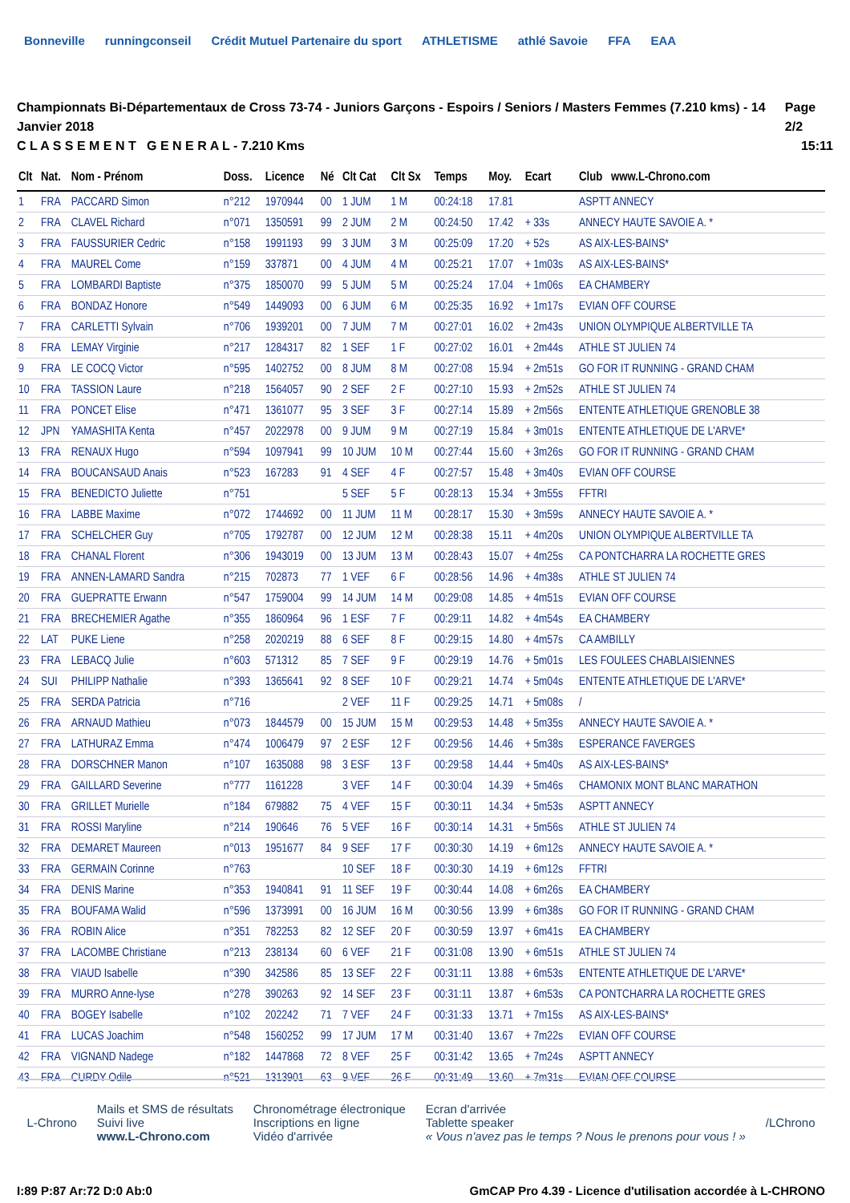Bonneville runningconseil Crédit Mutuel Partenaire du sport ATHLETISME athlé Savoie FFA EAA
Championnats Bi-Départementaux de Cross 73-74 - Juniors Garçons - Espoirs / Seniors / Masters Femmes (7.210 kms) - 14 Janvier 2018 Page 2/2
C L A S S E M E N T G E N E R A L - 7.210 Kms 15:11
| Clt | Nat. | Nom - Prénom | Doss. | Licence | Né | Clt Cat | Clt Sx | Temps | Moy. | Ecart | Club www.L-Chrono.com |
| --- | --- | --- | --- | --- | --- | --- | --- | --- | --- | --- | --- |
| 1 | FRA | PACCARD Simon | n°212 | 1970944 | 00 | 1 JUM | 1 M | 00:24:18 | 17.81 | | ASPTT ANNECY |
| 2 | FRA | CLAVEL Richard | n°071 | 1350591 | 99 | 2 JUM | 2 M | 00:24:50 | 17.42 | + 33s | ANNECY HAUTE SAVOIE A. * |
| 3 | FRA | FAUSSURIER Cedric | n°158 | 1991193 | 99 | 3 JUM | 3 M | 00:25:09 | 17.20 | + 52s | AS AIX-LES-BAINS* |
| 4 | FRA | MAUREL Come | n°159 | 337871 | 00 | 4 JUM | 4 M | 00:25:21 | 17.07 | + 1m03s | AS AIX-LES-BAINS* |
| 5 | FRA | LOMBARDI Baptiste | n°375 | 1850070 | 99 | 5 JUM | 5 M | 00:25:24 | 17.04 | + 1m06s | EA CHAMBERY |
| 6 | FRA | BONDAZ Honore | n°549 | 1449093 | 00 | 6 JUM | 6 M | 00:25:35 | 16.92 | + 1m17s | EVIAN OFF COURSE |
| 7 | FRA | CARLETTI Sylvain | n°706 | 1939201 | 00 | 7 JUM | 7 M | 00:27:01 | 16.02 | + 2m43s | UNION OLYMPIQUE ALBERTVILLE TA |
| 8 | FRA | LEMAY Virginie | n°217 | 1284317 | 82 | 1 SEF | 1 F | 00:27:02 | 16.01 | + 2m44s | ATHLE ST JULIEN 74 |
| 9 | FRA | LE COCQ Victor | n°595 | 1402752 | 00 | 8 JUM | 8 M | 00:27:08 | 15.94 | + 2m51s | GO FOR IT RUNNING - GRAND CHAM |
| 10 | FRA | TASSION Laure | n°218 | 1564057 | 90 | 2 SEF | 2 F | 00:27:10 | 15.93 | + 2m52s | ATHLE ST JULIEN 74 |
| 11 | FRA | PONCET Elise | n°471 | 1361077 | 95 | 3 SEF | 3 F | 00:27:14 | 15.89 | + 2m56s | ENTENTE ATHLETIQUE GRENOBLE 38 |
| 12 | JPN | YAMASHITA Kenta | n°457 | 2022978 | 00 | 9 JUM | 9 M | 00:27:19 | 15.84 | + 3m01s | ENTENTE ATHLETIQUE DE L'ARVE* |
| 13 | FRA | RENAUX Hugo | n°594 | 1097941 | 99 | 10 JUM | 10 M | 00:27:44 | 15.60 | + 3m26s | GO FOR IT RUNNING - GRAND CHAM |
| 14 | FRA | BOUCANSAUD Anais | n°523 | 167283 | 91 | 4 SEF | 4 F | 00:27:57 | 15.48 | + 3m40s | EVIAN OFF COURSE |
| 15 | FRA | BENEDICTO Juliette | n°751 | | | 5 SEF | 5 F | 00:28:13 | 15.34 | + 3m55s | FFTRI |
| 16 | FRA | LABBE Maxime | n°072 | 1744692 | 00 | 11 JUM | 11 M | 00:28:17 | 15.30 | + 3m59s | ANNECY HAUTE SAVOIE A. * |
| 17 | FRA | SCHELCHER Guy | n°705 | 1792787 | 00 | 12 JUM | 12 M | 00:28:38 | 15.11 | + 4m20s | UNION OLYMPIQUE ALBERTVILLE TA |
| 18 | FRA | CHANAL Florent | n°306 | 1943019 | 00 | 13 JUM | 13 M | 00:28:43 | 15.07 | + 4m25s | CA PONTCHARRA LA ROCHETTE GRES |
| 19 | FRA | ANNEN-LAMARD Sandra | n°215 | 702873 | 77 | 1 VEF | 6 F | 00:28:56 | 14.96 | + 4m38s | ATHLE ST JULIEN 74 |
| 20 | FRA | GUEPRATTE Erwann | n°547 | 1759004 | 99 | 14 JUM | 14 M | 00:29:08 | 14.85 | + 4m51s | EVIAN OFF COURSE |
| 21 | FRA | BRECHEMIER Agathe | n°355 | 1860964 | 96 | 1 ESF | 7 F | 00:29:11 | 14.82 | + 4m54s | EA CHAMBERY |
| 22 | LAT | PUKE Liene | n°258 | 2020219 | 88 | 6 SEF | 8 F | 00:29:15 | 14.80 | + 4m57s | CA AMBILLY |
| 23 | FRA | LEBACQ Julie | n°603 | 571312 | 85 | 7 SEF | 9 F | 00:29:19 | 14.76 | + 5m01s | LES FOULEES CHABLAISIENNES |
| 24 | SUI | PHILIPP Nathalie | n°393 | 1365641 | 92 | 8 SEF | 10 F | 00:29:21 | 14.74 | + 5m04s | ENTENTE ATHLETIQUE DE L'ARVE* |
| 25 | FRA | SERDA Patricia | n°716 | | | 2 VEF | 11 F | 00:29:25 | 14.71 | + 5m08s | / |
| 26 | FRA | ARNAUD Mathieu | n°073 | 1844579 | 00 | 15 JUM | 15 M | 00:29:53 | 14.48 | + 5m35s | ANNECY HAUTE SAVOIE A. * |
| 27 | FRA | LATHURAZ Emma | n°474 | 1006479 | 97 | 2 ESF | 12 F | 00:29:56 | 14.46 | + 5m38s | ESPERANCE FAVERGES |
| 28 | FRA | DORSCHNER Manon | n°107 | 1635088 | 98 | 3 ESF | 13 F | 00:29:58 | 14.44 | + 5m40s | AS AIX-LES-BAINS* |
| 29 | FRA | GAILLARD Severine | n°777 | 1161228 | | 3 VEF | 14 F | 00:30:04 | 14.39 | + 5m46s | CHAMONIX MONT BLANC MARATHON |
| 30 | FRA | GRILLET Murielle | n°184 | 679882 | 75 | 4 VEF | 15 F | 00:30:11 | 14.34 | + 5m53s | ASPTT ANNECY |
| 31 | FRA | ROSSI Maryline | n°214 | 190646 | 76 | 5 VEF | 16 F | 00:30:14 | 14.31 | + 5m56s | ATHLE ST JULIEN 74 |
| 32 | FRA | DEMARET Maureen | n°013 | 1951677 | 84 | 9 SEF | 17 F | 00:30:30 | 14.19 | + 6m12s | ANNECY HAUTE SAVOIE A. * |
| 33 | FRA | GERMAIN Corinne | n°763 | | | 10 SEF | 18 F | 00:30:30 | 14.19 | + 6m12s | FFTRI |
| 34 | FRA | DENIS Marine | n°353 | 1940841 | 91 | 11 SEF | 19 F | 00:30:44 | 14.08 | + 6m26s | EA CHAMBERY |
| 35 | FRA | BOUFAMA Walid | n°596 | 1373991 | 00 | 16 JUM | 16 M | 00:30:56 | 13.99 | + 6m38s | GO FOR IT RUNNING - GRAND CHAM |
| 36 | FRA | ROBIN Alice | n°351 | 782253 | 82 | 12 SEF | 20 F | 00:30:59 | 13.97 | + 6m41s | EA CHAMBERY |
| 37 | FRA | LACOMBE Christiane | n°213 | 238134 | 60 | 6 VEF | 21 F | 00:31:08 | 13.90 | + 6m51s | ATHLE ST JULIEN 74 |
| 38 | FRA | VIAUD Isabelle | n°390 | 342586 | 85 | 13 SEF | 22 F | 00:31:11 | 13.88 | + 6m53s | ENTENTE ATHLETIQUE DE L'ARVE* |
| 39 | FRA | MURRO Anne-lyse | n°278 | 390263 | 92 | 14 SEF | 23 F | 00:31:11 | 13.87 | + 6m53s | CA PONTCHARRA LA ROCHETTE GRES |
| 40 | FRA | BOGEY Isabelle | n°102 | 202242 | 71 | 7 VEF | 24 F | 00:31:33 | 13.71 | + 7m15s | AS AIX-LES-BAINS* |
| 41 | FRA | LUCAS Joachim | n°548 | 1560252 | 99 | 17 JUM | 17 M | 00:31:40 | 13.67 | + 7m22s | EVIAN OFF COURSE |
| 42 | FRA | VIGNAND Nadege | n°182 | 1447868 | 72 | 8 VEF | 25 F | 00:31:42 | 13.65 | + 7m24s | ASPTT ANNECY |
| 43 | FRA | CURDY Odile | n°521 | 1313901 | 63 | 9 VEF | 26 F | 00:31:49 | 13.60 | + 7m31s | EVIAN OFF COURSE |
L-Chrono
Mails et SMS de résultats
Suivi live
www.L-Chrono.com
Chronométrage électronique
Inscriptions en ligne
Vidéo d'arrivée
Ecran d'arrivée
Tablette speaker
« Vous n'avez pas le temps ? Nous le prenons pour vous ! »
/LChrono
I:89 P:87 Ar:72 D:0 Ab:0 GmCAP Pro 4.39 - Licence d'utilisation accordée à L-CHRONO